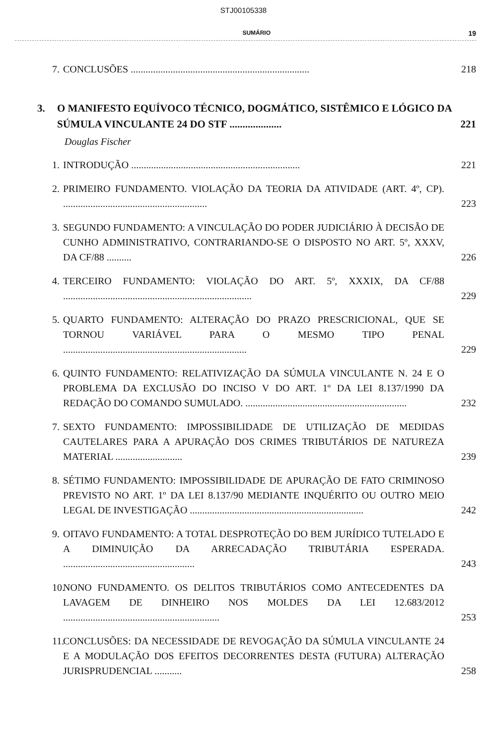STJ00105338
SUMÁRIO 19
7. CONCLUSÕES ........................................................................ 218
3. O MANIFESTO EQUÍVOCO TÉCNICO, DOGMÁTICO, SISTÊMICO E LÓGICO DA SÚMULA VINCULANTE 24 DO STF .................... 221
Douglas Fischer
1. INTRODUÇÃO .................................................................... 221
2. PRIMEIRO FUNDAMENTO. VIOLAÇÃO DA TEORIA DA ATIVIDADE (ART. 4º, CP). .......................................................... 223
3. SEGUNDO FUNDAMENTO: A VINCULAÇÃO DO PODER JUDICIÁRIO À DECISÃO DE CUNHO ADMINISTRATIVO, CONTRARIANDO-SE O DISPOSTO NO ART. 5º, XXXV, DA CF/88 .......... 226
4. TERCEIRO FUNDAMENTO: VIOLAÇÃO DO ART. 5º, XXXIX, DA CF/88 ............................................................................ 229
5. QUARTO FUNDAMENTO: ALTERAÇÃO DO PRAZO PRESCRICIONAL, QUE SE TORNOU VARIÁVEL PARA O MESMO TIPO PENAL .......................................................................... 229
6. QUINTO FUNDAMENTO: RELATIVIZAÇÃO DA SÚMULA VINCULANTE N. 24 E O PROBLEMA DA EXCLUSÃO DO INCISO V DO ART. 1º DA LEI 8.137/1990 DA REDAÇÃO DO COMANDO SUMULADO. ................................................................. 232
7. SEXTO FUNDAMENTO: IMPOSSIBILIDADE DE UTILIZAÇÃO DE MEDIDAS CAUTELARES PARA A APURAÇÃO DOS CRIMES TRIBUTÁRIOS DE NATUREZA MATERIAL ........................... 239
8. SÉTIMO FUNDAMENTO: IMPOSSIBILIDADE DE APURAÇÃO DE FATO CRIMINOSO PREVISTO NO ART. 1º DA LEI 8.137/90 MEDIANTE INQUÉRITO OU OUTRO MEIO LEGAL DE INVESTIGAÇÃO ...................................................................... 242
9. OITAVO FUNDAMENTO: A TOTAL DESPROTEÇÃO DO BEM JURÍDICO TUTELADO E A DIMINUIÇÃO DA ARRECADAÇÃO TRIBUTÁRIA ESPERADA. ..................................................... 243
10. NONO FUNDAMENTO. OS DELITOS TRIBUTÁRIOS COMO ANTECEDENTES DA LAVAGEM DE DINHEIRO NOS MOLDES DA LEI 12.683/2012 ............................................................... 253
11. CONCLUSÕES: DA NECESSIDADE DE REVOGAÇÃO DA SÚMULA VINCULANTE 24 E A MODULAÇÃO DOS EFEITOS DECORRENTES DESTA (FUTURA) ALTERAÇÃO JURISPRUDENCIAL ........... 258